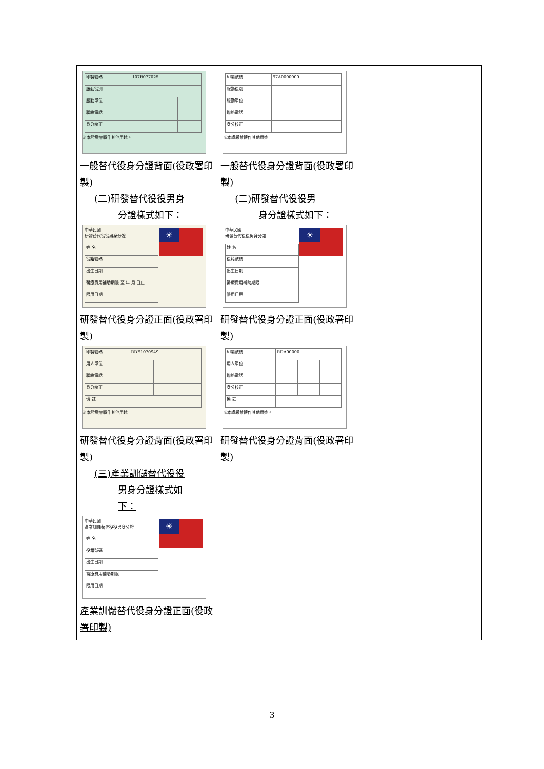| / 印製號碼 / 107B077025 / / / / 服勤役別 / / / / / 服勤單位 / / / / / 聯絡電話 / / / / / 身分校正 / / / / ※本證嚴禁轉作其他用途。 一般替代役身分證背面(役政署印製) (二)研發替代役役男身 分證樣式如下： ☀ 中華民國 研發替代役役男身分證 / 姓 名 / / 役籍號碼 / / 出生日期 / / 醫療費用補助期限 至 年 月 日止 / / 限用日期 / 研發替代役身分證正面(役政署印製) / 印製號碼 / RDE1070949 / / / / 用人單位 / / / / / 聯絡電話 / / / / / 身分校正 / / / / / 備 註 / / / / ※本證嚴禁轉作其他用途 研發替代役身分證背面(役政署印製) (三)產業訓儲替代役役 男身分證樣式如 下： ☀ 中華民國 產業訓儲替代役役男身分證 / 姓 名 / / 役籍號碼 / / 出生日期 / / 醫療費用補助期限 / / 限用日期 / 產業訓儲替代役身分證正面(役政署印製) | / 印製號碼 / 97A0000000 / / / / 服勤役別 / / / / / 服勤單位 / / / / / 聯絡電話 / / / / / 身分校正 / / / / ※本證嚴禁轉作其他用途 一般替代役身分證背面(役政署印製) (二)研發替代役役男 身分證樣式如下： ☀ 中華民國 研發替代役役男身分證 / 姓 名 / / 役籍號碼 / / 出生日期 / / 醫療費用補助期限 / / 限用日期 / 研發替代役身分證正面(役政署印製) / 印製號碼 / RDA00000 / / / / 用人單位 / / / / / 聯絡電話 / / / / / 身分校正 / / / / / 備 註 / / / / ※本證嚴禁轉作其他用途。 研發替代役身分證背面(役政署印製) | |
3